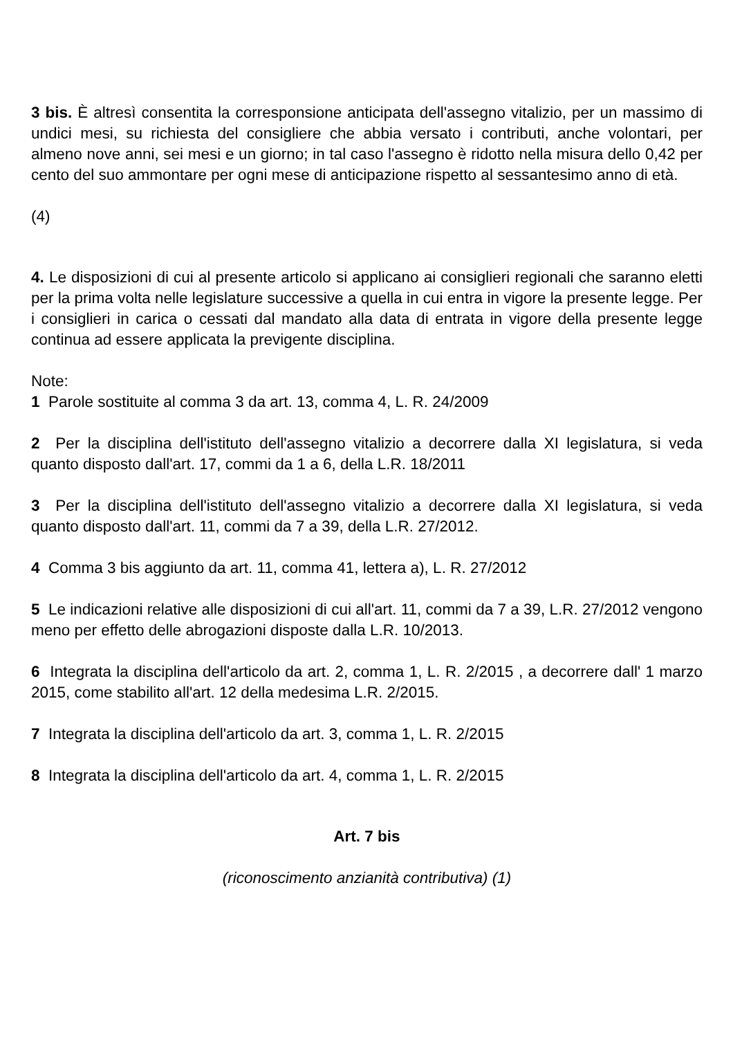3 bis. È altresì consentita la corresponsione anticipata dell'assegno vitalizio, per un massimo di undici mesi, su richiesta del consigliere che abbia versato i contributi, anche volontari, per almeno nove anni, sei mesi e un giorno; in tal caso l'assegno è ridotto nella misura dello 0,42 per cento del suo ammontare per ogni mese di anticipazione rispetto al sessantesimo anno di età.
(4)
4. Le disposizioni di cui al presente articolo si applicano ai consiglieri regionali che saranno eletti per la prima volta nelle legislature successive a quella in cui entra in vigore la presente legge. Per i consiglieri in carica o cessati dal mandato alla data di entrata in vigore della presente legge continua ad essere applicata la previgente disciplina.
Note:
1 Parole sostituite al comma 3 da art. 13, comma 4, L. R. 24/2009
2 Per la disciplina dell'istituto dell'assegno vitalizio a decorrere dalla XI legislatura, si veda quanto disposto dall'art. 17, commi da 1 a 6, della L.R. 18/2011
3 Per la disciplina dell'istituto dell'assegno vitalizio a decorrere dalla XI legislatura, si veda quanto disposto dall'art. 11, commi da 7 a 39, della L.R. 27/2012.
4 Comma 3 bis aggiunto da art. 11, comma 41, lettera a), L. R. 27/2012
5 Le indicazioni relative alle disposizioni di cui all'art. 11, commi da 7 a 39, L.R. 27/2012 vengono meno per effetto delle abrogazioni disposte dalla L.R. 10/2013.
6 Integrata la disciplina dell'articolo da art. 2, comma 1, L. R. 2/2015 , a decorrere dall' 1 marzo 2015, come stabilito all'art. 12 della medesima L.R. 2/2015.
7 Integrata la disciplina dell'articolo da art. 3, comma 1, L. R. 2/2015
8 Integrata la disciplina dell'articolo da art. 4, comma 1, L. R. 2/2015
Art. 7 bis
(riconoscimento anzianità contributiva) (1)